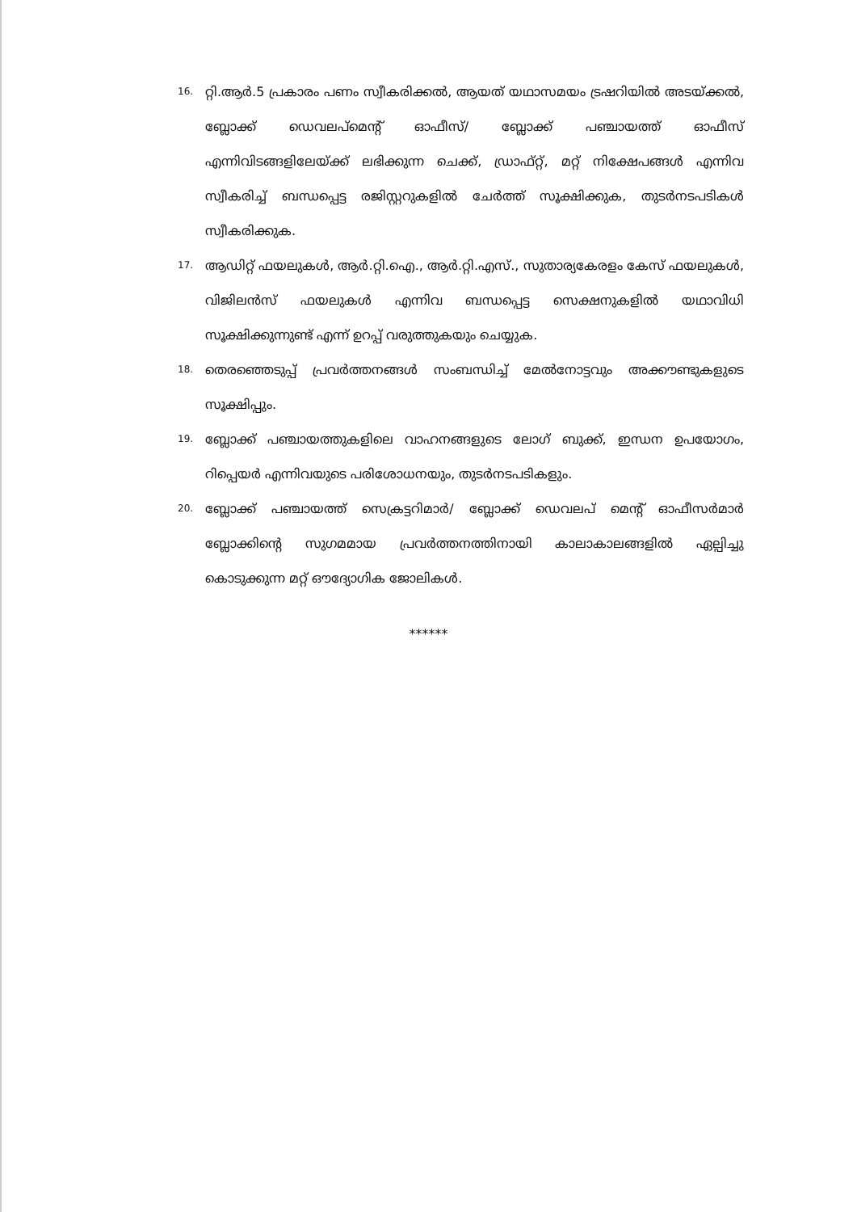16. റ്റി.ആർ.5 പ്രകാരം പണം സ്വീകരിക്കൽ, ആയത് യഥാസമയം ട്രഷറിയിൽ അടയ്ക്കൽ, ബ്ലോക്ക് ഡെവലപ്മെന്റ് ഓഫീസ്/ ബ്ലോക്ക് പഞ്ചായത്ത് ഓഫീസ് എന്നിവിടങ്ങളിലേയ്ക്ക് ലഭിക്കുന്ന ചെക്ക്, ഡ്രാഫ്റ്റ്, മറ്റ് നിക്ഷേപങ്ങൾ എന്നിവ സ്വീകരിച്ച് ബന്ധപ്പെട്ട രജിസ്റ്ററുകളിൽ ചേർത്ത് സൂക്ഷിക്കുക, തുടർനടപടികൾ സ്വീകരിക്കുക.
17. ആഡിറ്റ് ഫയലുകൾ, ആർ.റ്റി.ഐ., ആർ.റ്റി.എസ്., സുതാര്യകേരളം കേസ് ഫയലുകൾ, വിജിലൻസ് ഫയലുകൾ എന്നിവ ബന്ധപ്പെട്ട സെക്ഷനുകളിൽ യഥാവിധി സൂക്ഷിക്കുന്നുണ്ട് എന്ന് ഉറപ്പ് വരുത്തുകയും ചെയ്യുക.
18. തെരഞ്ഞെടുപ്പ് പ്രവർത്തനങ്ങൾ സംബന്ധിച്ച് മേൽനോട്ടവും അക്കൗണ്ടുകളുടെ സൂക്ഷിപ്പും.
19. ബ്ലോക്ക് പഞ്ചായത്തുകളിലെ വാഹനങ്ങളുടെ ലോഗ് ബുക്ക്, ഇന്ധന ഉപയോഗം, റിപ്പെയർ എന്നിവയുടെ പരിശോധനയും, തുടർനടപടികളും.
20. ബ്ലോക്ക് പഞ്ചായത്ത് സെക്രട്ടറിമാർ/ ബ്ലോക്ക് ഡെവലപ് മെന്റ് ഓഫീസർമാർ ബ്ലോക്കിന്റെ സുഗമമായ പ്രവർത്തനത്തിനായി കാലാകാലങ്ങളിൽ ഏല്പിച്ചു കൊടുക്കുന്ന മറ്റ് ഔദ്യോഗിക ജോലികൾ.
******